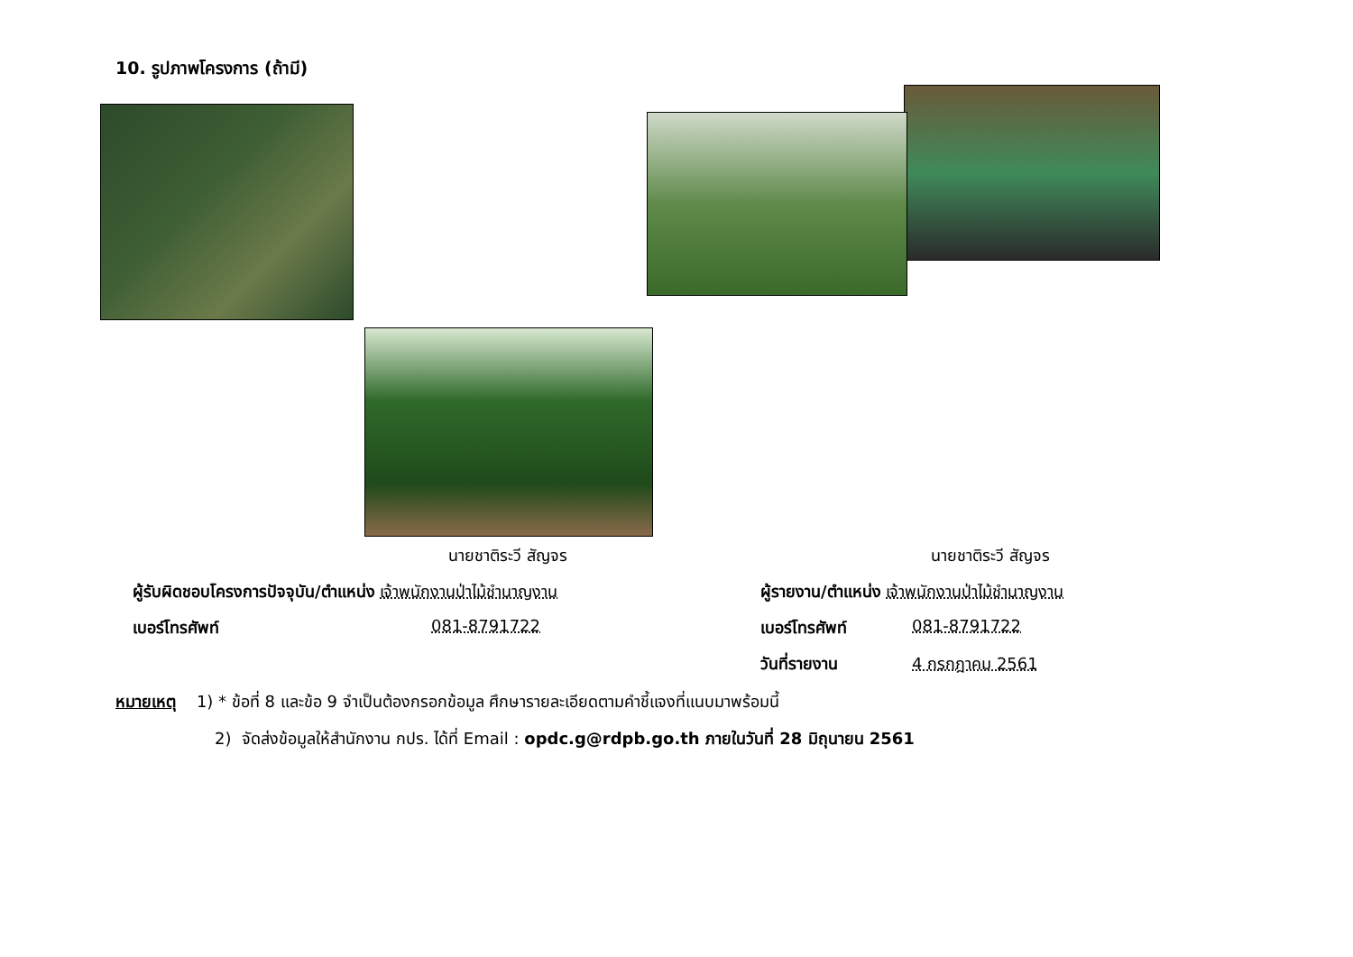10. รูปภาพโครงการ (ถ้ามี)
นายชาติระวี สัญจร นายชาติระวี สัญจร
ผู้รับผิดชอบโครงการปัจจุบัน/ตำแหน่ง เจ้าพนักงานป่าไม้ชำนาญงาน
ผู้รายงาน/ตำแหน่ง เจ้าพนักงานป่าไม้ชำนาญงาน
เบอร์โทรศัพท์ 081-8791722 เบอร์โทรศัพท์ 081-8791722
วันที่รายงาน 4 กรกฎาคม 2561
หมายเหตุ 1) * ข้อที่ 8 และข้อ 9 จำเป็นต้องกรอกข้อมูล ศึกษารายละเอียดตามคำชี้แจงที่แนบมาพร้อมนี้
2) จัดส่งข้อมูลให้สำนักงาน กปร. ได้ที่ Email : opdc.g@rdpb.go.th ภายในวันที่ 28 มิถุนายน 2561